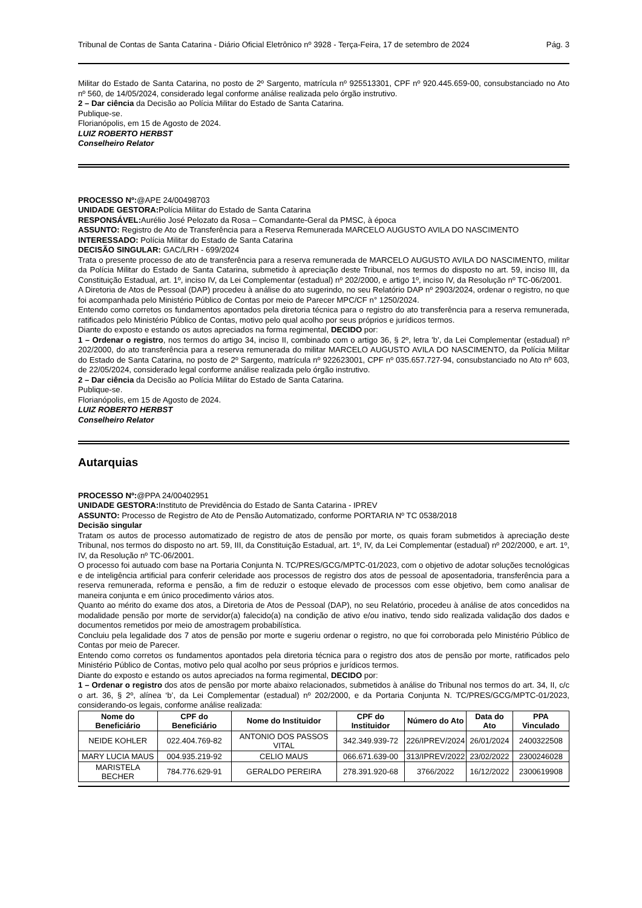Tribunal de Contas de Santa Catarina - Diário Oficial Eletrônico nº 3928 - Terça-Feira, 17 de setembro de 2024 Pág. 3
Militar do Estado de Santa Catarina, no posto de 2º Sargento, matrícula nº 925513301, CPF nº 920.445.659-00, consubstanciado no Ato nº 560, de 14/05/2024, considerado legal conforme análise realizada pelo órgão instrutivo.
2 – Dar ciência da Decisão ao Polícia Militar do Estado de Santa Catarina.
Publique-se.
Florianópolis, em 15 de Agosto de 2024.
LUIZ ROBERTO HERBST
Conselheiro Relator
PROCESSO Nº:@APE 24/00498703
UNIDADE GESTORA: Polícia Militar do Estado de Santa Catarina
RESPONSÁVEL: Aurélio José Pelozato da Rosa – Comandante-Geral da PMSC, à época
ASSUNTO: Registro de Ato de Transferência para a Reserva Remunerada MARCELO AUGUSTO AVILA DO NASCIMENTO
INTERESSADO: Polícia Militar do Estado de Santa Catarina
DECISÃO SINGULAR: GAC/LRH - 699/2024
Trata o presente processo de ato de transferência para a reserva remunerada de MARCELO AUGUSTO AVILA DO NASCIMENTO, militar da Polícia Militar do Estado de Santa Catarina, submetido à apreciação deste Tribunal, nos termos do disposto no art. 59, inciso III, da Constituição Estadual, art. 1º, inciso IV, da Lei Complementar (estadual) nº 202/2000, e artigo 1º, inciso IV, da Resolução nº TC-06/2001.
A Diretoria de Atos de Pessoal (DAP) procedeu à análise do ato sugerindo, no seu Relatório DAP nº 2903/2024, ordenar o registro, no que foi acompanhada pelo Ministério Público de Contas por meio de Parecer MPC/CF n° 1250/2024.
Entendo como corretos os fundamentos apontados pela diretoria técnica para o registro do ato transferência para a reserva remunerada, ratificados pelo Ministério Público de Contas, motivo pelo qual acolho por seus próprios e jurídicos termos.
Diante do exposto e estando os autos apreciados na forma regimental, DECIDO por:
1 – Ordenar o registro, nos termos do artigo 34, inciso II, combinado com o artigo 36, § 2º, letra 'b', da Lei Complementar (estadual) nº 202/2000, do ato transferência para a reserva remunerada do militar MARCELO AUGUSTO AVILA DO NASCIMENTO, da Polícia Militar do Estado de Santa Catarina, no posto de 2º Sargento, matrícula nº 922623001, CPF nº 035.657.727-94, consubstanciado no Ato nº 603, de 22/05/2024, considerado legal conforme análise realizada pelo órgão instrutivo.
2 – Dar ciência da Decisão ao Polícia Militar do Estado de Santa Catarina.
Publique-se.
Florianópolis, em 15 de Agosto de 2024.
LUIZ ROBERTO HERBST
Conselheiro Relator
Autarquias
PROCESSO Nº:@PPA 24/00402951
UNIDADE GESTORA: Instituto de Previdência do Estado de Santa Catarina - IPREV
ASSUNTO: Processo de Registro de Ato de Pensão Automatizado, conforme PORTARIA Nº TC 0538/2018
Decisão singular
Tratam os autos de processo automatizado de registro de atos de pensão por morte, os quais foram submetidos à apreciação deste Tribunal, nos termos do disposto no art. 59, III, da Constituição Estadual, art. 1º, IV, da Lei Complementar (estadual) nº 202/2000, e art. 1º, IV, da Resolução nº TC-06/2001.
O processo foi autuado com base na Portaria Conjunta N. TC/PRES/GCG/MPTC-01/2023, com o objetivo de adotar soluções tecnológicas e de inteligência artificial para conferir celeridade aos processos de registro dos atos de pessoal de aposentadoria, transferência para a reserva remunerada, reforma e pensão, a fim de reduzir o estoque elevado de processos com esse objetivo, bem como analisar de maneira conjunta e em único procedimento vários atos.
Quanto ao mérito do exame dos atos, a Diretoria de Atos de Pessoal (DAP), no seu Relatório, procedeu à análise de atos concedidos na modalidade pensão por morte de servidor(a) falecido(a) na condição de ativo e/ou inativo, tendo sido realizada validação dos dados e documentos remetidos por meio de amostragem probabilística.
Concluiu pela legalidade dos 7 atos de pensão por morte e sugeriu ordenar o registro, no que foi corroborada pelo Ministério Público de Contas por meio de Parecer.
Entendo como corretos os fundamentos apontados pela diretoria técnica para o registro dos atos de pensão por morte, ratificados pelo Ministério Público de Contas, motivo pelo qual acolho por seus próprios e jurídicos termos.
Diante do exposto e estando os autos apreciados na forma regimental, DECIDO por:
1 – Ordenar o registro dos atos de pensão por morte abaixo relacionados, submetidos à análise do Tribunal nos termos do art. 34, II, c/c o art. 36, § 2º, alínea ‘b’, da Lei Complementar (estadual) nº 202/2000, e da Portaria Conjunta N. TC/PRES/GCG/MPTC-01/2023, considerando-os legais, conforme análise realizada:
| Nome do Beneficiário | CPF do Beneficiário | Nome do Instituidor | CPF do Instituidor | Número do Ato | Data do Ato | PPA Vinculado |
| --- | --- | --- | --- | --- | --- | --- |
| NEIDE KOHLER | 022.404.769-82 | ANTONIO DOS PASSOS VITAL | 342.349.939-72 | 226/IPREV/2024 | 26/01/2024 | 2400322508 |
| MARY LUCIA MAUS | 004.935.219-92 | CELIO MAUS | 066.671.639-00 | 313/IPREV/2022 | 23/02/2022 | 2300246028 |
| MARISTELA BECHER | 784.776.629-91 | GERALDO PEREIRA | 278.391.920-68 | 3766/2022 | 16/12/2022 | 2300619908 |